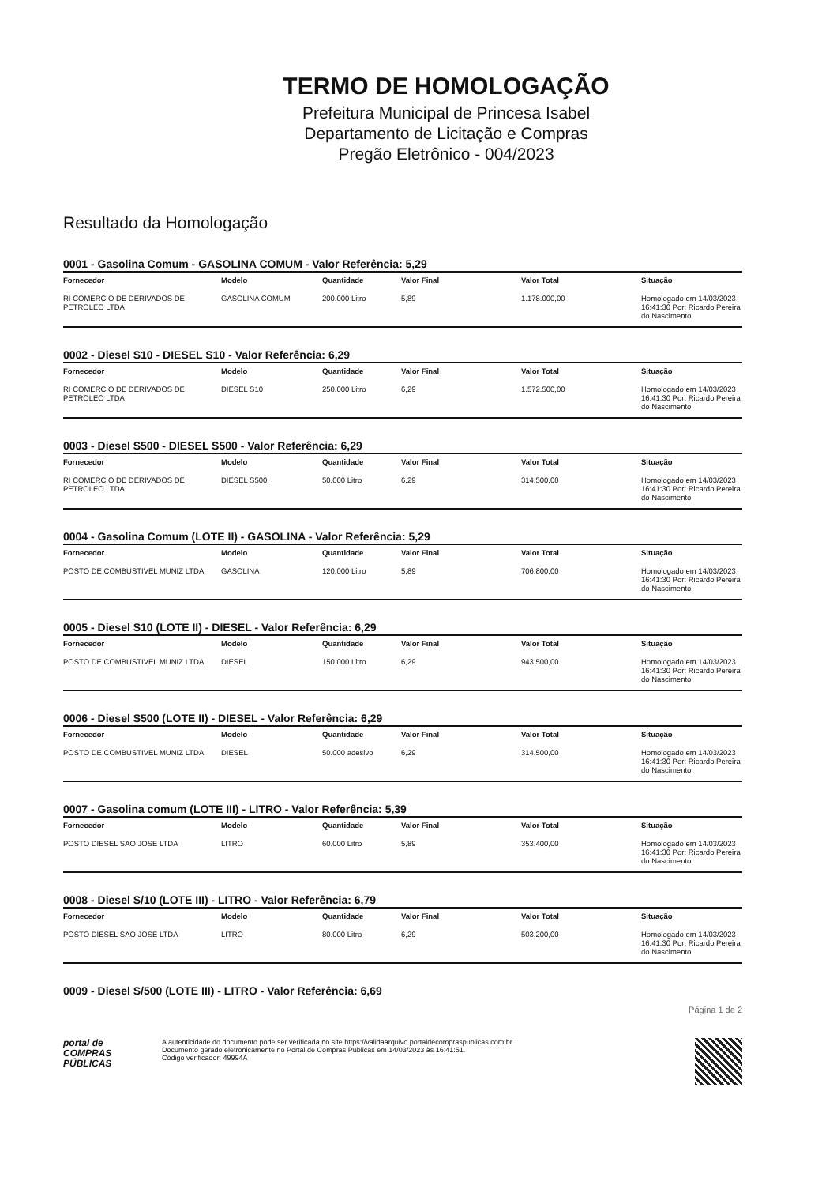TERMO DE HOMOLOGAÇÃO
Prefeitura Municipal de Princesa Isabel
Departamento de Licitação e Compras
Pregão Eletrônico - 004/2023
Resultado da Homologação
0001 - Gasolina Comum - GASOLINA COMUM - Valor Referência: 5,29
| Fornecedor | Modelo | Quantidade | Valor Final | Valor Total | Situação |
| --- | --- | --- | --- | --- | --- |
| RI COMERCIO DE DERIVADOS DE PETROLEO LTDA | GASOLINA COMUM | 200.000 Litro | 5,89 | 1.178.000,00 | Homologado em 14/03/2023 16:41:30 Por: Ricardo Pereira do Nascimento |
0002 - Diesel S10 - DIESEL S10 - Valor Referência: 6,29
| Fornecedor | Modelo | Quantidade | Valor Final | Valor Total | Situação |
| --- | --- | --- | --- | --- | --- |
| RI COMERCIO DE DERIVADOS DE PETROLEO LTDA | DIESEL S10 | 250.000 Litro | 6,29 | 1.572.500,00 | Homologado em 14/03/2023 16:41:30 Por: Ricardo Pereira do Nascimento |
0003 - Diesel S500 - DIESEL S500 - Valor Referência: 6,29
| Fornecedor | Modelo | Quantidade | Valor Final | Valor Total | Situação |
| --- | --- | --- | --- | --- | --- |
| RI COMERCIO DE DERIVADOS DE PETROLEO LTDA | DIESEL S500 | 50.000 Litro | 6,29 | 314.500,00 | Homologado em 14/03/2023 16:41:30 Por: Ricardo Pereira do Nascimento |
0004 - Gasolina Comum (LOTE II) - GASOLINA - Valor Referência: 5,29
| Fornecedor | Modelo | Quantidade | Valor Final | Valor Total | Situação |
| --- | --- | --- | --- | --- | --- |
| POSTO DE COMBUSTIVEL MUNIZ LTDA | GASOLINA | 120.000 Litro | 5,89 | 706.800,00 | Homologado em 14/03/2023 16:41:30 Por: Ricardo Pereira do Nascimento |
0005 - Diesel S10 (LOTE II) - DIESEL - Valor Referência: 6,29
| Fornecedor | Modelo | Quantidade | Valor Final | Valor Total | Situação |
| --- | --- | --- | --- | --- | --- |
| POSTO DE COMBUSTIVEL MUNIZ LTDA | DIESEL | 150.000 Litro | 6,29 | 943.500,00 | Homologado em 14/03/2023 16:41:30 Por: Ricardo Pereira do Nascimento |
0006 - Diesel S500 (LOTE II) - DIESEL - Valor Referência: 6,29
| Fornecedor | Modelo | Quantidade | Valor Final | Valor Total | Situação |
| --- | --- | --- | --- | --- | --- |
| POSTO DE COMBUSTIVEL MUNIZ LTDA | DIESEL | 50.000 adesivo | 6,29 | 314.500,00 | Homologado em 14/03/2023 16:41:30 Por: Ricardo Pereira do Nascimento |
0007 - Gasolina comum (LOTE III) - LITRO - Valor Referência: 5,39
| Fornecedor | Modelo | Quantidade | Valor Final | Valor Total | Situação |
| --- | --- | --- | --- | --- | --- |
| POSTO DIESEL SAO JOSE LTDA | LITRO | 60.000 Litro | 5,89 | 353.400,00 | Homologado em 14/03/2023 16:41:30 Por: Ricardo Pereira do Nascimento |
0008 - Diesel S/10 (LOTE III) - LITRO - Valor Referência: 6,79
| Fornecedor | Modelo | Quantidade | Valor Final | Valor Total | Situação |
| --- | --- | --- | --- | --- | --- |
| POSTO DIESEL SAO JOSE LTDA | LITRO | 80.000 Litro | 6,29 | 503.200,00 | Homologado em 14/03/2023 16:41:30 Por: Ricardo Pereira do Nascimento |
0009 - Diesel S/500 (LOTE III) - LITRO - Valor Referência: 6,69
Página 1 de 2
portal de
COMPRAS
PÚBLICAS
A autenticidade do documento pode ser verificada no site https://validaarquivo.portaldecompraspublicas.com.br
Documento gerado eletronicamente no Portal de Compras Públicas em 14/03/2023 às 16:41:51.
Código verificador: 49994A